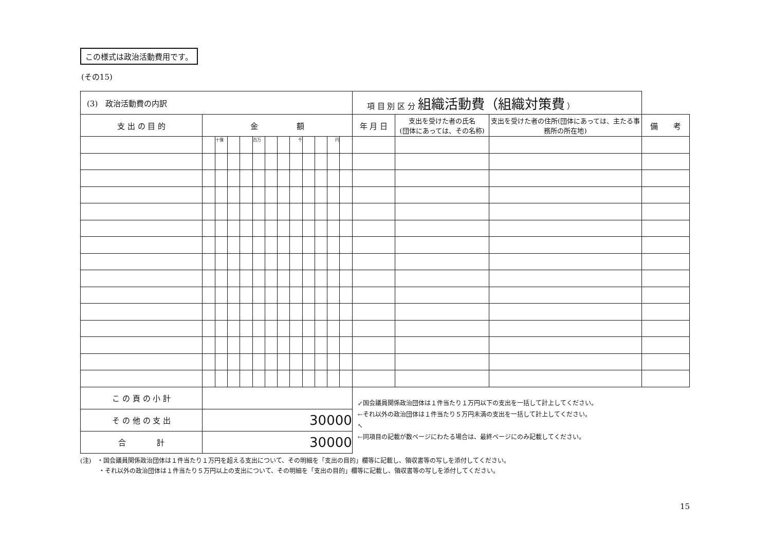この様式は政治活動費用です。
(その15)
| (3) 政治活動費の内訳 | | | | | | | | | | | | | 項 目 別 区 分 組織活動費（組織対策費 ） | | | |
| 支 出 の 目 的 | 金 額 | | | | | | | | | | | | 年 月 日 | 支出を受けた者の氏名 (団体にあっては、その名称) | 支出を受けた者の住所(団体にあっては、主たる事務所の所在地) | 備 考 |
| | | 十億 | | | 百万 | | | 千 | | | 円 | | | | | |
| こ の 頁 の 小 計 | | | | | | | | | | | | | ↙国会議員関係政治団体は１件当たり１万円以下の支出を一括して計上してください。 ←それ以外の政治団体は１件当たり５万円未満の支出を一括して計上してください。 ↖ ←同項目の記載が数ページにわたる場合は、最終ページにのみ記載してください。 | | | |
| そ の 他 の 支 出 | 30000 | | | | | | | | | | | | | | | |
| 合 計 | 30000 | | | | | | | | | | | | | | | |
(注)　・国会議員関係政治団体は１件当たり１万円を超える支出について、その明細を「支出の目的」欄等に記載し、領収書等の写しを添付してください。
　　　・それ以外の政治団体は１件当たり５万円以上の支出について、その明細を「支出の目的」欄等に記載し、領収書等の写しを添付してください。
15